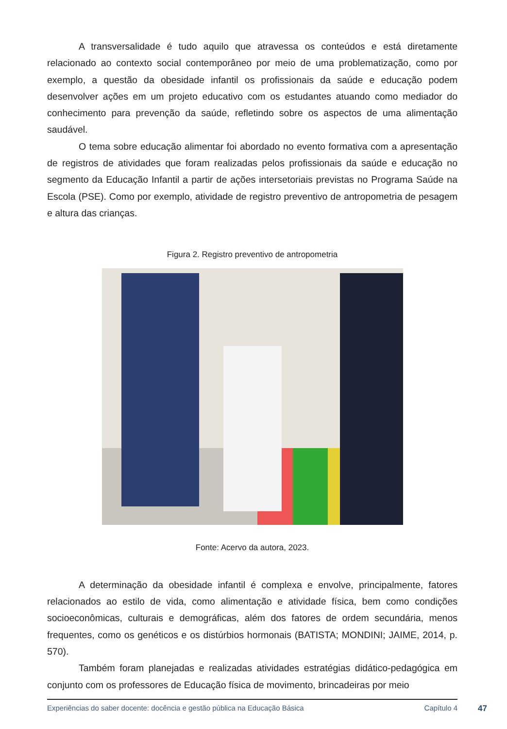A transversalidade é tudo aquilo que atravessa os conteúdos e está diretamente relacionado ao contexto social contemporâneo por meio de uma problematização, como por exemplo, a questão da obesidade infantil os profissionais da saúde e educação podem desenvolver ações em um projeto educativo com os estudantes atuando como mediador do conhecimento para prevenção da saúde, refletindo sobre os aspectos de uma alimentação saudável.
O tema sobre educação alimentar foi abordado no evento formativa com a apresentação de registros de atividades que foram realizadas pelos profissionais da saúde e educação no segmento da Educação Infantil a partir de ações intersetoriais previstas no Programa Saúde na Escola (PSE). Como por exemplo, atividade de registro preventivo de antropometria de pesagem e altura das crianças.
Figura 2. Registro preventivo de antropometria
Fonte: Acervo da autora, 2023.
A determinação da obesidade infantil é complexa e envolve, principalmente, fatores relacionados ao estilo de vida, como alimentação e atividade física, bem como condições socioeconômicas, culturais e demográficas, além dos fatores de ordem secundária, menos frequentes, como os genéticos e os distúrbios hormonais (BATISTA; MONDINI; JAIME, 2014, p. 570).
Também foram planejadas e realizadas atividades estratégias didático-pedagógica em conjunto com os professores de Educação física de movimento, brincadeiras por meio
Experiências do saber docente: docência e gestão pública na Educação Básica Capítulo 4
47